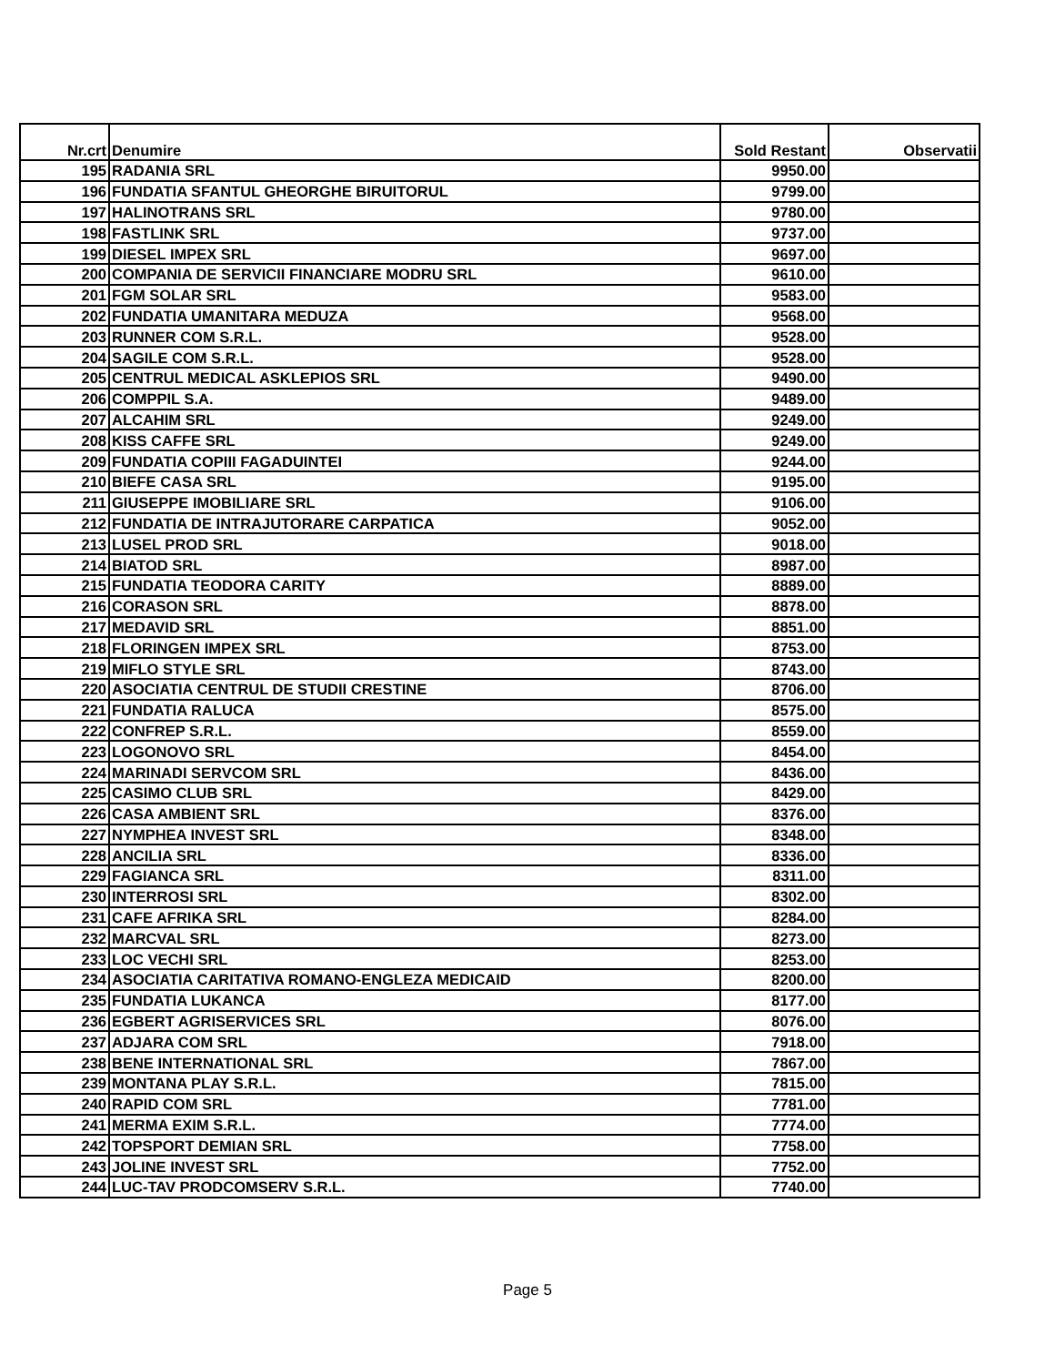| Nr.crt | Denumire | Sold Restant | Observatii |
| --- | --- | --- | --- |
| 195 | RADANIA SRL | 9950.00 | |
| 196 | FUNDATIA SFANTUL GHEORGHE BIRUITORUL | 9799.00 | |
| 197 | HALINOTRANS SRL | 9780.00 | |
| 198 | FASTLINK SRL | 9737.00 | |
| 199 | DIESEL IMPEX SRL | 9697.00 | |
| 200 | COMPANIA DE SERVICII FINANCIARE MODRU SRL | 9610.00 | |
| 201 | FGM SOLAR SRL | 9583.00 | |
| 202 | FUNDATIA UMANITARA MEDUZA | 9568.00 | |
| 203 | RUNNER COM S.R.L. | 9528.00 | |
| 204 | SAGILE COM S.R.L. | 9528.00 | |
| 205 | CENTRUL MEDICAL ASKLEPIOS SRL | 9490.00 | |
| 206 | COMPPIL S.A. | 9489.00 | |
| 207 | ALCAHIM SRL | 9249.00 | |
| 208 | KISS CAFFE SRL | 9249.00 | |
| 209 | FUNDATIA COPIII FAGADUINTEI | 9244.00 | |
| 210 | BIEFE CASA SRL | 9195.00 | |
| 211 | GIUSEPPE IMOBILIARE SRL | 9106.00 | |
| 212 | FUNDATIA DE INTRAJUTORARE CARPATICA | 9052.00 | |
| 213 | LUSEL PROD SRL | 9018.00 | |
| 214 | BIATOD SRL | 8987.00 | |
| 215 | FUNDATIA TEODORA CARITY | 8889.00 | |
| 216 | CORASON SRL | 8878.00 | |
| 217 | MEDAVID SRL | 8851.00 | |
| 218 | FLORINGEN IMPEX SRL | 8753.00 | |
| 219 | MIFLO STYLE SRL | 8743.00 | |
| 220 | ASOCIATIA CENTRUL DE STUDII CRESTINE | 8706.00 | |
| 221 | FUNDATIA RALUCA | 8575.00 | |
| 222 | CONFREP S.R.L. | 8559.00 | |
| 223 | LOGONOVO SRL | 8454.00 | |
| 224 | MARINADI SERVCOM SRL | 8436.00 | |
| 225 | CASIMO CLUB SRL | 8429.00 | |
| 226 | CASA AMBIENT SRL | 8376.00 | |
| 227 | NYMPHEA INVEST SRL | 8348.00 | |
| 228 | ANCILIA SRL | 8336.00 | |
| 229 | FAGIANCA SRL | 8311.00 | |
| 230 | INTERROSI SRL | 8302.00 | |
| 231 | CAFE AFRIKA SRL | 8284.00 | |
| 232 | MARCVAL SRL | 8273.00 | |
| 233 | LOC VECHI SRL | 8253.00 | |
| 234 | ASOCIATIA CARITATIVA ROMANO-ENGLEZA MEDICAID | 8200.00 | |
| 235 | FUNDATIA LUKANCA | 8177.00 | |
| 236 | EGBERT AGRISERVICES SRL | 8076.00 | |
| 237 | ADJARA COM SRL | 7918.00 | |
| 238 | BENE INTERNATIONAL SRL | 7867.00 | |
| 239 | MONTANA PLAY S.R.L. | 7815.00 | |
| 240 | RAPID COM SRL | 7781.00 | |
| 241 | MERMA EXIM S.R.L. | 7774.00 | |
| 242 | TOPSPORT DEMIAN SRL | 7758.00 | |
| 243 | JOLINE INVEST SRL | 7752.00 | |
| 244 | LUC-TAV PRODCOMSERV S.R.L. | 7740.00 | |
Page 5